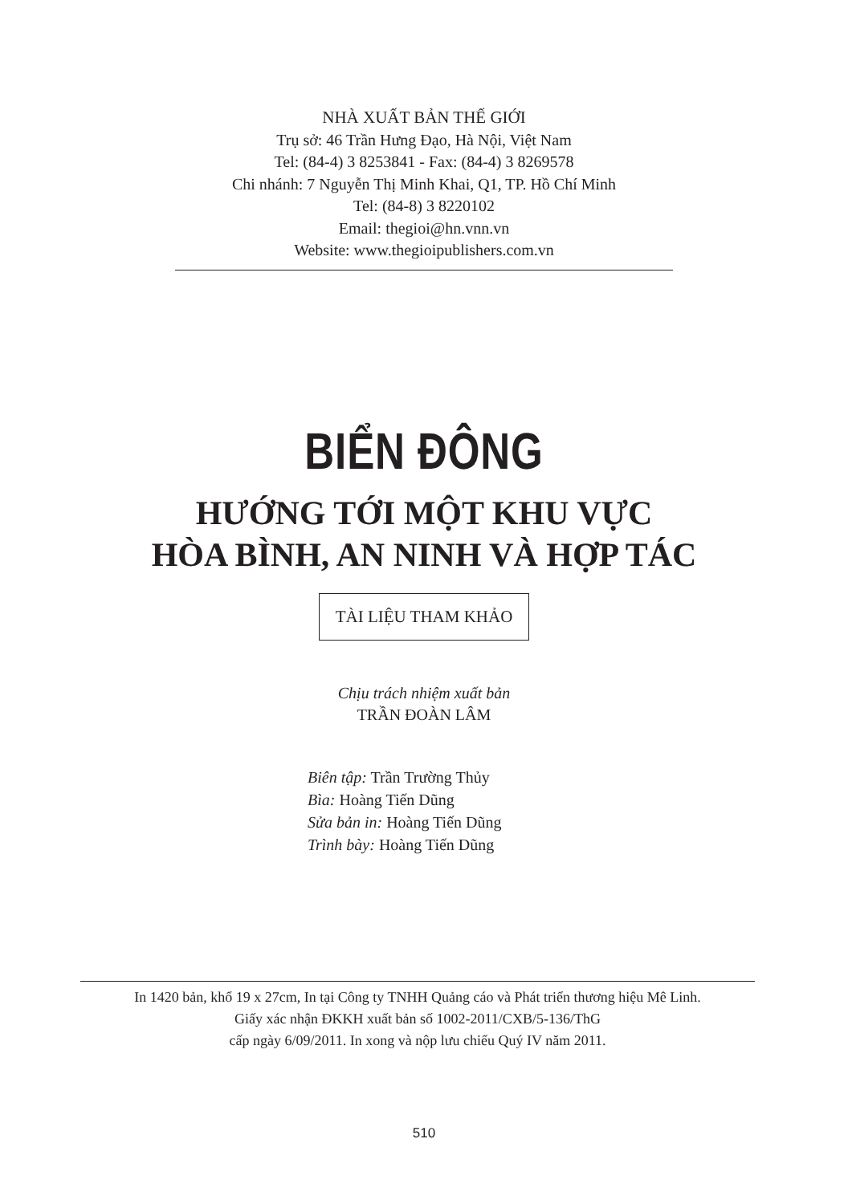NHÀ XUẤT BẢN THẾ GIỚI
Trụ sở: 46 Trần Hưng Đạo, Hà Nội, Việt Nam
Tel: (84-4) 3 8253841 - Fax: (84-4) 3 8269578
Chi nhánh: 7 Nguyễn Thị Minh Khai, Q1, TP. Hồ Chí Minh
Tel: (84-8) 3 8220102
Email: thegioi@hn.vnn.vn
Website: www.thegioipublishers.com.vn
BIỂN ĐÔNG
HƯỚNG TỚI MỘT KHU VỰC
HÒA BÌNH, AN NINH VÀ HỢP TÁC
TÀI LIỆU THAM KHẢO
Chịu trách nhiệm xuất bản
TRẦN ĐOÀN LÂM
Biên tập: Trần Trường Thủy
Bìa: Hoàng Tiến Dũng
Sửa bản in: Hoàng Tiến Dũng
Trình bày: Hoàng Tiến Dũng
In 1420 bản, khổ 19 x 27cm, In tại Công ty TNHH Quảng cáo và Phát triển thương hiệu Mê Linh.
Giấy xác nhận ĐKKH xuất bản số 1002-2011/CXB/5-136/ThG
cấp ngày 6/09/2011. In xong và nộp lưu chiểu Quý IV năm 2011.
510